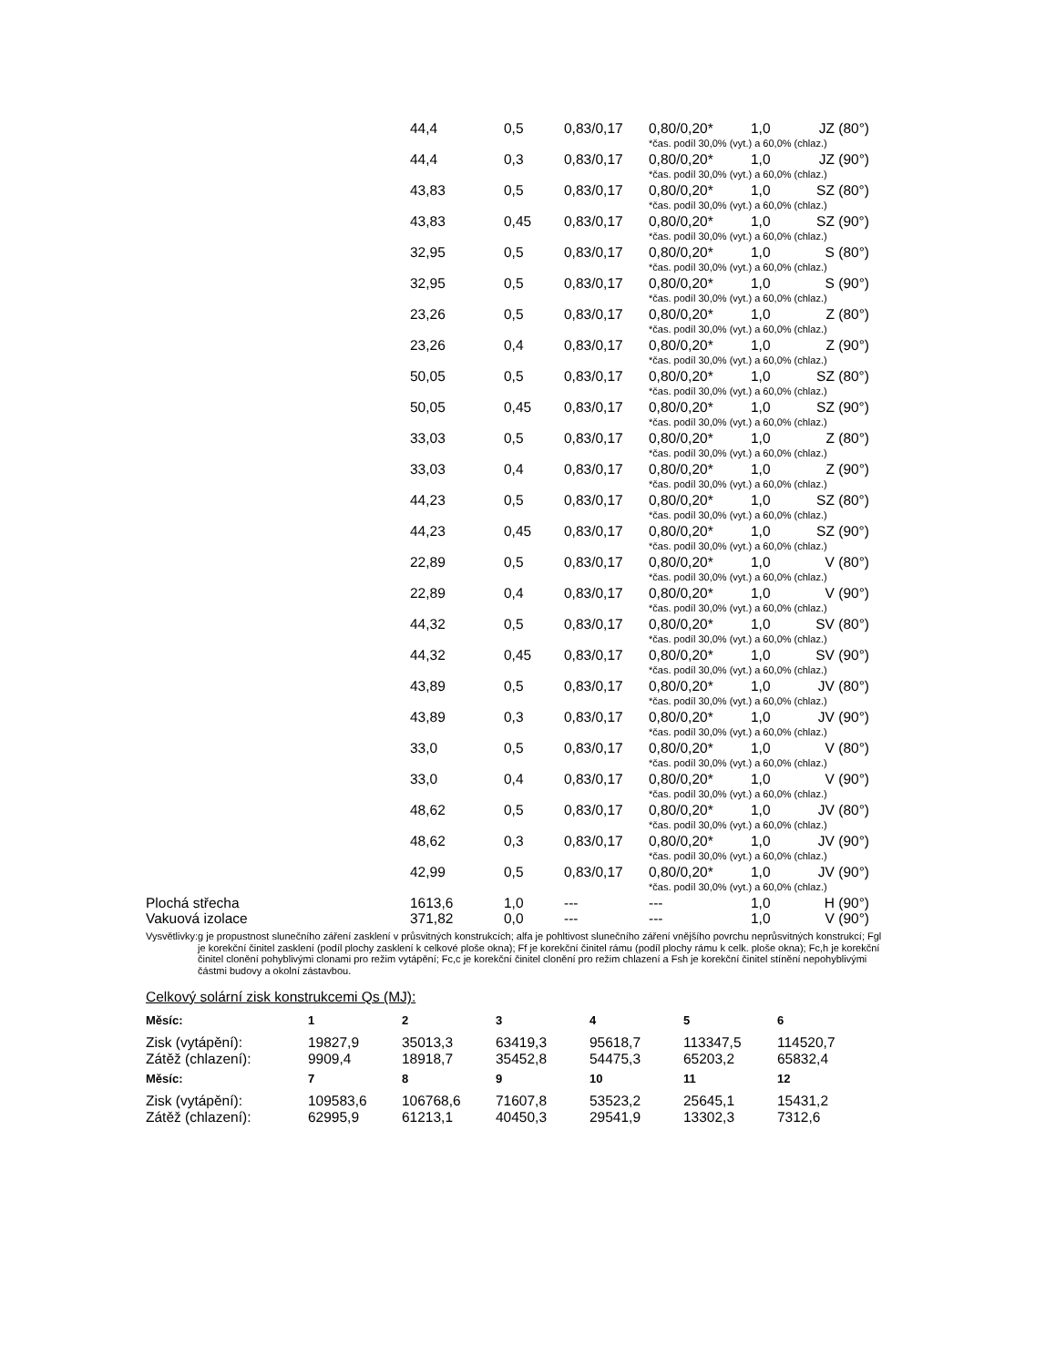| | 44,4 | 0,5 | 0,83/0,17 | 0,80/0,20* | 1,0 | JZ (80°) |
| | | | | *čas. podíl 30,0% (vyt.) a 60,0% (chlaz.) | | |
| | 44,4 | 0,3 | 0,83/0,17 | 0,80/0,20* | 1,0 | JZ (90°) |
| | | | | *čas. podíl 30,0% (vyt.) a 60,0% (chlaz.) | | |
| | 43,83 | 0,5 | 0,83/0,17 | 0,80/0,20* | 1,0 | SZ (80°) |
| | | | | *čas. podíl 30,0% (vyt.) a 60,0% (chlaz.) | | |
| | 43,83 | 0,45 | 0,83/0,17 | 0,80/0,20* | 1,0 | SZ (90°) |
| | | | | *čas. podíl 30,0% (vyt.) a 60,0% (chlaz.) | | |
| | 32,95 | 0,5 | 0,83/0,17 | 0,80/0,20* | 1,0 | S (80°) |
| | | | | *čas. podíl 30,0% (vyt.) a 60,0% (chlaz.) | | |
| | 32,95 | 0,5 | 0,83/0,17 | 0,80/0,20* | 1,0 | S (90°) |
| | | | | *čas. podíl 30,0% (vyt.) a 60,0% (chlaz.) | | |
| | 23,26 | 0,5 | 0,83/0,17 | 0,80/0,20* | 1,0 | Z (80°) |
| | | | | *čas. podíl 30,0% (vyt.) a 60,0% (chlaz.) | | |
| | 23,26 | 0,4 | 0,83/0,17 | 0,80/0,20* | 1,0 | Z (90°) |
| | | | | *čas. podíl 30,0% (vyt.) a 60,0% (chlaz.) | | |
| | 50,05 | 0,5 | 0,83/0,17 | 0,80/0,20* | 1,0 | SZ (80°) |
| | | | | *čas. podíl 30,0% (vyt.) a 60,0% (chlaz.) | | |
| | 50,05 | 0,45 | 0,83/0,17 | 0,80/0,20* | 1,0 | SZ (90°) |
| | | | | *čas. podíl 30,0% (vyt.) a 60,0% (chlaz.) | | |
| | 33,03 | 0,5 | 0,83/0,17 | 0,80/0,20* | 1,0 | Z (80°) |
| | | | | *čas. podíl 30,0% (vyt.) a 60,0% (chlaz.) | | |
| | 33,03 | 0,4 | 0,83/0,17 | 0,80/0,20* | 1,0 | Z (90°) |
| | | | | *čas. podíl 30,0% (vyt.) a 60,0% (chlaz.) | | |
| | 44,23 | 0,5 | 0,83/0,17 | 0,80/0,20* | 1,0 | SZ (80°) |
| | | | | *čas. podíl 30,0% (vyt.) a 60,0% (chlaz.) | | |
| | 44,23 | 0,45 | 0,83/0,17 | 0,80/0,20* | 1,0 | SZ (90°) |
| | | | | *čas. podíl 30,0% (vyt.) a 60,0% (chlaz.) | | |
| | 22,89 | 0,5 | 0,83/0,17 | 0,80/0,20* | 1,0 | V (80°) |
| | | | | *čas. podíl 30,0% (vyt.) a 60,0% (chlaz.) | | |
| | 22,89 | 0,4 | 0,83/0,17 | 0,80/0,20* | 1,0 | V (90°) |
| | | | | *čas. podíl 30,0% (vyt.) a 60,0% (chlaz.) | | |
| | 44,32 | 0,5 | 0,83/0,17 | 0,80/0,20* | 1,0 | SV (80°) |
| | | | | *čas. podíl 30,0% (vyt.) a 60,0% (chlaz.) | | |
| | 44,32 | 0,45 | 0,83/0,17 | 0,80/0,20* | 1,0 | SV (90°) |
| | | | | *čas. podíl 30,0% (vyt.) a 60,0% (chlaz.) | | |
| | 43,89 | 0,5 | 0,83/0,17 | 0,80/0,20* | 1,0 | JV (80°) |
| | | | | *čas. podíl 30,0% (vyt.) a 60,0% (chlaz.) | | |
| | 43,89 | 0,3 | 0,83/0,17 | 0,80/0,20* | 1,0 | JV (90°) |
| | | | | *čas. podíl 30,0% (vyt.) a 60,0% (chlaz.) | | |
| | 33,0 | 0,5 | 0,83/0,17 | 0,80/0,20* | 1,0 | V (80°) |
| | | | | *čas. podíl 30,0% (vyt.) a 60,0% (chlaz.) | | |
| | 33,0 | 0,4 | 0,83/0,17 | 0,80/0,20* | 1,0 | V (90°) |
| | | | | *čas. podíl 30,0% (vyt.) a 60,0% (chlaz.) | | |
| | 48,62 | 0,5 | 0,83/0,17 | 0,80/0,20* | 1,0 | JV (80°) |
| | | | | *čas. podíl 30,0% (vyt.) a 60,0% (chlaz.) | | |
| | 48,62 | 0,3 | 0,83/0,17 | 0,80/0,20* | 1,0 | JV (90°) |
| | | | | *čas. podíl 30,0% (vyt.) a 60,0% (chlaz.) | | |
| | 42,99 | 0,5 | 0,83/0,17 | 0,80/0,20* | 1,0 | JV (90°) |
| | | | | *čas. podíl 30,0% (vyt.) a 60,0% (chlaz.) | | |
| Plochá střecha | 1613,6 | 1,0 | --- | --- | 1,0 | H (90°) |
| Vakuová izolace | 371,82 | 0,0 | --- | --- | 1,0 | V (90°) |
Vysvětlivky: g je propustnost slunečního záření zasklení v průsvitných konstrukcích; alfa je pohltivost slunečního záření vnějšího povrchu neprůsvitných konstrukcí; Fgl je korekční činitel zasklení (podíl plochy zasklení k celkové ploše okna); Ff je korekční činitel rámu (podíl plochy rámu k celk. ploše okna); Fc,h je korekční činitel clonění pohyblivými clonami pro režim vytápění; Fc,c je korekční činitel clonění pro režim chlazení a Fsh je korekční činitel stínění nepohyblivými částmi budovy a okolní zástavbou.
Celkový solární zisk konstrukcemi Qs (MJ):
| Měsíc: | 1 | 2 | 3 | 4 | 5 | 6 |
| --- | --- | --- | --- | --- | --- | --- |
| Zisk (vytápění): | 19827,9 | 35013,3 | 63419,3 | 95618,7 | 113347,5 | 114520,7 |
| Zátěž (chlazení): | 9909,4 | 18918,7 | 35452,8 | 54475,3 | 65203,2 | 65832,4 |
| Měsíc: | 7 | 8 | 9 | 10 | 11 | 12 |
| Zisk (vytápění): | 109583,6 | 106768,6 | 71607,8 | 53523,2 | 25645,1 | 15431,2 |
| Zátěž (chlazení): | 62995,9 | 61213,1 | 40450,3 | 29541,9 | 13302,3 | 7312,6 |